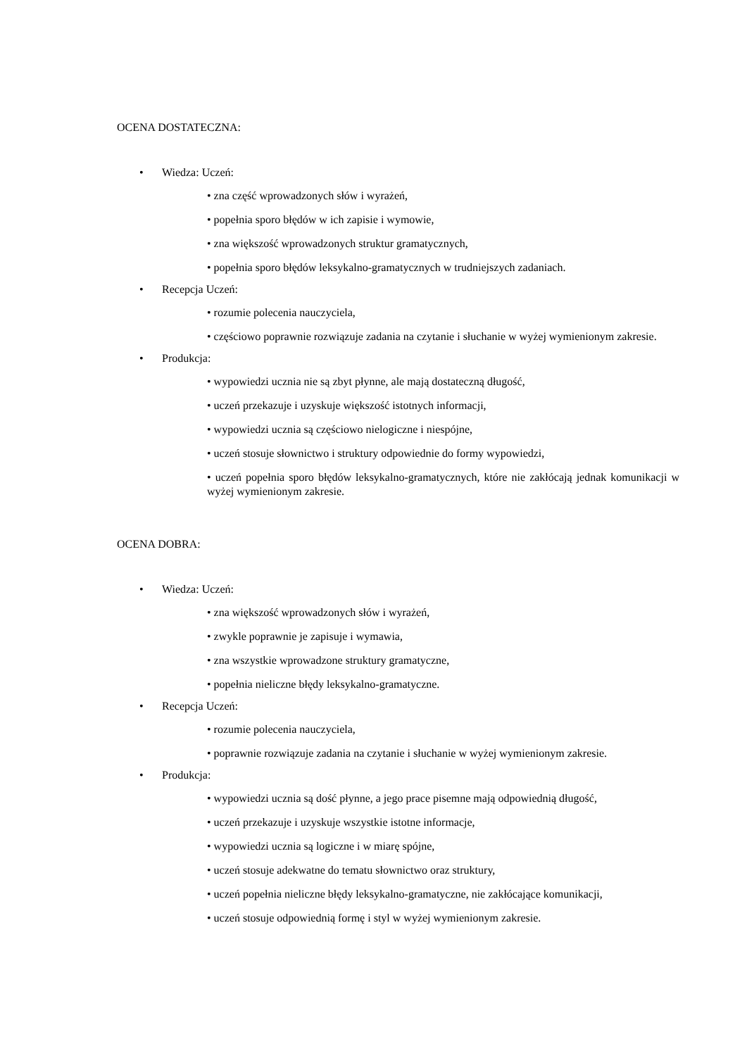OCENA DOSTATECZNA:
• Wiedza: Uczeń:
• zna część wprowadzonych słów i wyrażeń,
• popełnia sporo błędów w ich zapisie i wymowie,
• zna większość wprowadzonych struktur gramatycznych,
• popełnia sporo błędów leksykalno-gramatycznych w trudniejszych zadaniach.
• Recepcja Uczeń:
• rozumie polecenia nauczyciela,
• częściowo poprawnie rozwiązuje zadania na czytanie i słuchanie w wyżej wymienionym zakresie.
• Produkcja:
• wypowiedzi ucznia nie są zbyt płynne, ale mają dostateczną długość,
• uczeń przekazuje i uzyskuje większość istotnych informacji,
• wypowiedzi ucznia są częściowo nielogiczne i niespójne,
• uczeń stosuje słownictwo i struktury odpowiednie do formy wypowiedzi,
• uczeń popełnia sporo błędów leksykalno-gramatycznych, które nie zakłócają jednak komunikacji w wyżej wymienionym zakresie.
OCENA DOBRA:
• Wiedza: Uczeń:
• zna większość wprowadzonych słów i wyrażeń,
• zwykle poprawnie je zapisuje i wymawia,
• zna wszystkie wprowadzone struktury gramatyczne,
• popełnia nieliczne błędy leksykalno-gramatyczne.
• Recepcja Uczeń:
• rozumie polecenia nauczyciela,
• poprawnie rozwiązuje zadania na czytanie i słuchanie w wyżej wymienionym zakresie.
• Produkcja:
• wypowiedzi ucznia są dość płynne, a jego prace pisemne mają odpowiednią długość,
• uczeń przekazuje i uzyskuje wszystkie istotne informacje,
• wypowiedzi ucznia są logiczne i w miarę spójne,
• uczeń stosuje adekwatne do tematu słownictwo oraz struktury,
• uczeń popełnia nieliczne błędy leksykalno-gramatyczne, nie zakłócające komunikacji,
• uczeń stosuje odpowiednią formę i styl w wyżej wymienionym zakresie.